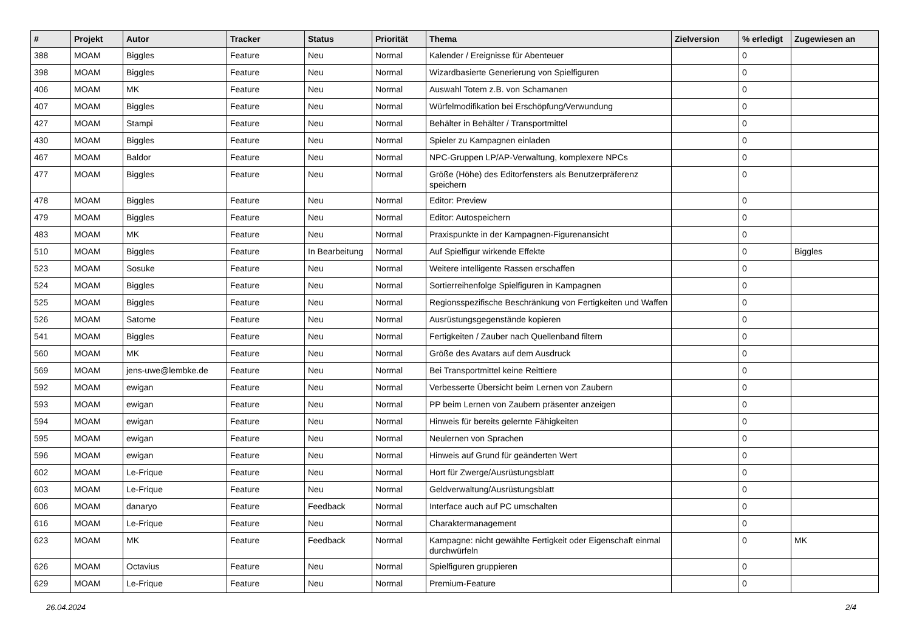| # | Projekt | Autor | Tracker | Status | Priorität | Thema | Zielversion | % erledigt | Zugewiesen an |
| --- | --- | --- | --- | --- | --- | --- | --- | --- | --- |
| 388 | MOAM | Biggles | Feature | Neu | Normal | Kalender / Ereignisse für Abenteuer | | 0 | |
| 398 | MOAM | Biggles | Feature | Neu | Normal | Wizardbasierte Generierung von Spielfiguren | | 0 | |
| 406 | MOAM | MK | Feature | Neu | Normal | Auswahl Totem z.B. von Schamanen | | 0 | |
| 407 | MOAM | Biggles | Feature | Neu | Normal | Würfelmodifikation bei Erschöpfung/Verwundung | | 0 | |
| 427 | MOAM | Stampi | Feature | Neu | Normal | Behälter in Behälter / Transportmittel | | 0 | |
| 430 | MOAM | Biggles | Feature | Neu | Normal | Spieler zu Kampagnen einladen | | 0 | |
| 467 | MOAM | Baldor | Feature | Neu | Normal | NPC-Gruppen LP/AP-Verwaltung, komplexere NPCs | | 0 | |
| 477 | MOAM | Biggles | Feature | Neu | Normal | Größe (Höhe) des Editorfensters als Benutzerpräferenz speichern | | 0 | |
| 478 | MOAM | Biggles | Feature | Neu | Normal | Editor: Preview | | 0 | |
| 479 | MOAM | Biggles | Feature | Neu | Normal | Editor: Autospeichern | | 0 | |
| 483 | MOAM | MK | Feature | Neu | Normal | Praxispunkte in der Kampagnen-Figurenansicht | | 0 | |
| 510 | MOAM | Biggles | Feature | In Bearbeitung | Normal | Auf Spielfigur wirkende Effekte | | 0 | Biggles |
| 523 | MOAM | Sosuke | Feature | Neu | Normal | Weitere intelligente Rassen erschaffen | | 0 | |
| 524 | MOAM | Biggles | Feature | Neu | Normal | Sortierreihenfolge Spielfiguren in Kampagnen | | 0 | |
| 525 | MOAM | Biggles | Feature | Neu | Normal | Regionsspezifische Beschränkung von Fertigkeiten und Waffen | | 0 | |
| 526 | MOAM | Satome | Feature | Neu | Normal | Ausrüstungsgegenstände kopieren | | 0 | |
| 541 | MOAM | Biggles | Feature | Neu | Normal | Fertigkeiten / Zauber nach Quellenband filtern | | 0 | |
| 560 | MOAM | MK | Feature | Neu | Normal | Größe des Avatars auf dem Ausdruck | | 0 | |
| 569 | MOAM | jens-uwe@lembke.de | Feature | Neu | Normal | Bei Transportmittel keine Reittiere | | 0 | |
| 592 | MOAM | ewigan | Feature | Neu | Normal | Verbesserte Übersicht beim Lernen von Zaubern | | 0 | |
| 593 | MOAM | ewigan | Feature | Neu | Normal | PP beim Lernen von Zaubern präsenter anzeigen | | 0 | |
| 594 | MOAM | ewigan | Feature | Neu | Normal | Hinweis für bereits gelernte Fähigkeiten | | 0 | |
| 595 | MOAM | ewigan | Feature | Neu | Normal | Neulernen von Sprachen | | 0 | |
| 596 | MOAM | ewigan | Feature | Neu | Normal | Hinweis auf Grund für geänderten Wert | | 0 | |
| 602 | MOAM | Le-Frique | Feature | Neu | Normal | Hort für Zwerge/Ausrüstungsblatt | | 0 | |
| 603 | MOAM | Le-Frique | Feature | Neu | Normal | Geldverwaltung/Ausrüstungsblatt | | 0 | |
| 606 | MOAM | danaryo | Feature | Feedback | Normal | Interface auch auf PC umschalten | | 0 | |
| 616 | MOAM | Le-Frique | Feature | Neu | Normal | Charaktermanagement | | 0 | |
| 623 | MOAM | MK | Feature | Feedback | Normal | Kampagne: nicht gewählte Fertigkeit oder Eigenschaft einmal durchwürfeln | | 0 | MK |
| 626 | MOAM | Octavius | Feature | Neu | Normal | Spielfiguren gruppieren | | 0 | |
| 629 | MOAM | Le-Frique | Feature | Neu | Normal | Premium-Feature | | 0 | |
26.04.2024 2/4